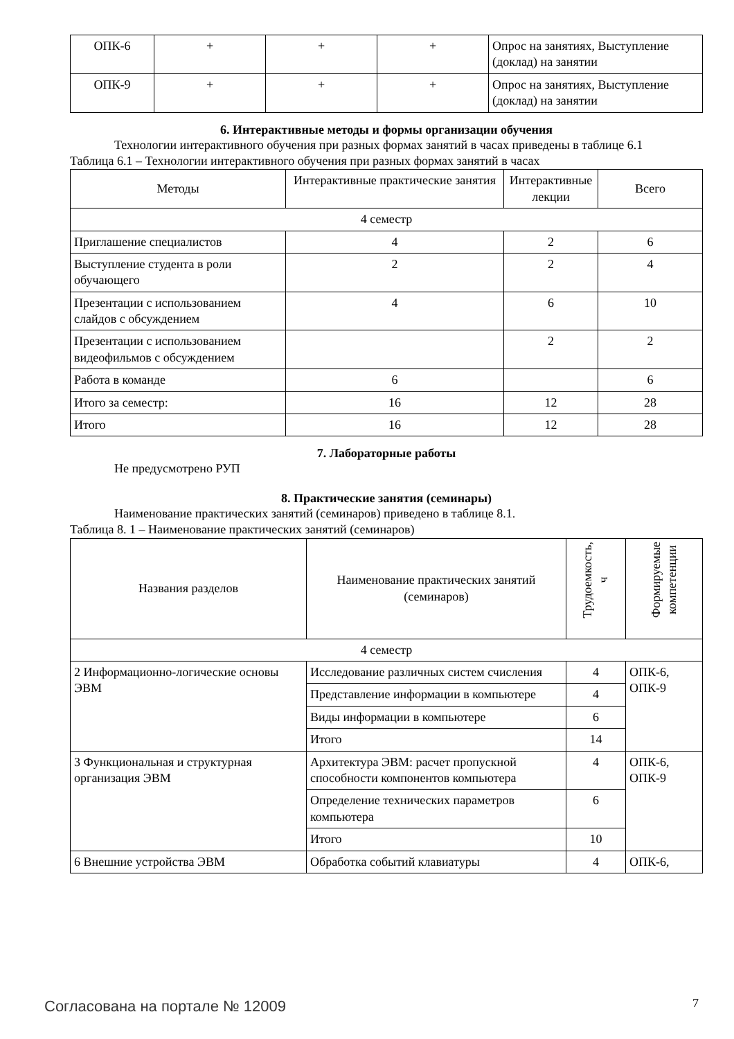| ОПК-6 | + | + | + | Опрос на занятиях, Выступление (доклад) на занятии |
| ОПК-9 | + | + | + | Опрос на занятиях, Выступление (доклад) на занятии |
6. Интерактивные методы и формы организации обучения
Технологии интерактивного обучения при разных формах занятий в часах приведены в таблице 6.1
Таблица 6.1 – Технологии интерактивного обучения при разных формах занятий в часах
| Методы | Интерактивные практические занятия | Интерактивные лекции | Всего |
| --- | --- | --- | --- |
| 4 семестр | | | |
| Приглашение специалистов | 4 | 2 | 6 |
| Выступление студента в роли обучающего | 2 | 2 | 4 |
| Презентации с использованием слайдов с обсуждением | 4 | 6 | 10 |
| Презентации с использованием видеофильмов с обсуждением | | 2 | 2 |
| Работа в команде | 6 | | 6 |
| Итого за семестр: | 16 | 12 | 28 |
| Итого | 16 | 12 | 28 |
7. Лабораторные работы
Не предусмотрено РУП
8. Практические занятия (семинары)
Наименование практических занятий (семинаров) приведено в таблице 8.1.
Таблица 8. 1 – Наименование практических занятий (семинаров)
| Названия разделов | Наименование практических занятий (семинаров) | Трудоемкость, ч | Формируемые компетенции |
| --- | --- | --- | --- |
| 4 семестр | | | |
| 2 Информационно-логические основы ЭВМ | Исследование различных систем счисления | 4 | ОПК-6, ОПК-9 |
| | Представление информации в компьютере | 4 | |
| | Виды информации в компьютере | 6 | |
| | Итого | 14 | |
| 3 Функциональная и структурная организация ЭВМ | Архитектура ЭВМ: расчет пропускной способности компонентов компьютера | 4 | ОПК-6, ОПК-9 |
| | Определение технических параметров компьютера | 6 | |
| | Итого | 10 | |
| 6 Внешние устройства ЭВМ | Обработка событий клавиатуры | 4 | ОПК-6, |
Согласована на портале № 12009 7